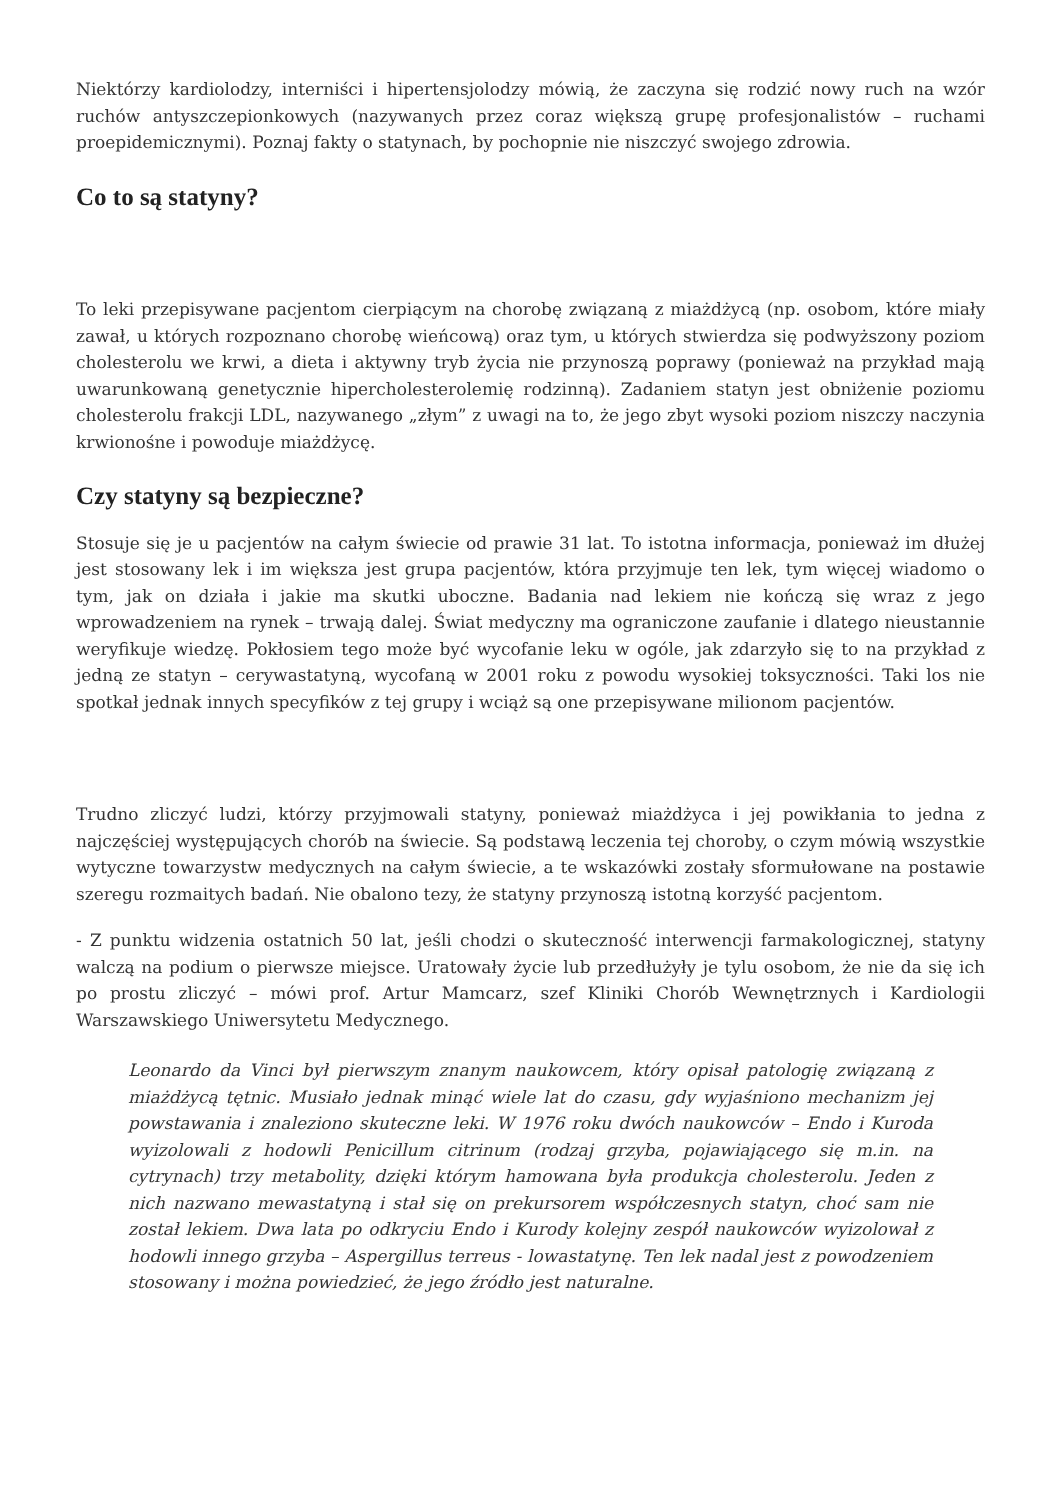Niektórzy kardiolodzy, interniści i hipertensjolodzy mówią, że zaczyna się rodzić nowy ruch na wzór ruchów antyszczepionkowych (nazywanych przez coraz większą grupę profesjonalistów – ruchami proepidemicznymi). Poznaj fakty o statynach, by pochopnie nie niszczyć swojego zdrowia.
Co to są statyny?
To leki przepisywane pacjentom cierpiącym na chorobę związaną z miażdżycą (np. osobom, które miały zawał, u których rozpoznano chorobę wieńcową) oraz tym, u których stwierdza się podwyższony poziom cholesterolu we krwi, a dieta i aktywny tryb życia nie przynoszą poprawy (ponieważ na przykład mają uwarunkowaną genetycznie hipercholesterolemię rodzinną). Zadaniem statyn jest obniżenie poziomu cholesterolu frakcji LDL, nazywanego „złym” z uwagi na to, że jego zbyt wysoki poziom niszczy naczynia krwionośne i powoduje miażdżycę.
Czy statyny są bezpieczne?
Stosuje się je u pacjentów na całym świecie od prawie 31 lat. To istotna informacja, ponieważ im dłużej jest stosowany lek i im większa jest grupa pacjentów, która przyjmuje ten lek, tym więcej wiadomo o tym, jak on działa i jakie ma skutki uboczne. Badania nad lekiem nie kończą się wraz z jego wprowadzeniem na rynek – trwają dalej. Świat medyczny ma ograniczone zaufanie i dlatego nieustannie weryfikuje wiedzę. Pokłosiem tego może być wycofanie leku w ogóle, jak zdarzyło się to na przykład z jedną ze statyn – cerywastatyną, wycofaną w 2001 roku z powodu wysokiej toksyczności. Taki los nie spotkał jednak innych specyfików z tej grupy i wciąż są one przepisywane milionom pacjentów.
Trudno zliczyć ludzi, którzy przyjmowali statyny, ponieważ miażdżyca i jej powikłania to jedna z najczęściej występujących chorób na świecie. Są podstawą leczenia tej choroby, o czym mówią wszystkie wytyczne towarzystw medycznych na całym świecie, a te wskazówki zostały sformułowane na postawie szeregu rozmaitych badań. Nie obalono tezy, że statyny przynoszą istotną korzyść pacjentom.
- Z punktu widzenia ostatnich 50 lat, jeśli chodzi o skuteczność interwencji farmakologicznej, statyny walczą na podium o pierwsze miejsce. Uratowały życie lub przedłużyły je tylu osobom, że nie da się ich po prostu zliczyć – mówi prof. Artur Mamcarz, szef Kliniki Chorób Wewnętrznych i Kardiologii Warszawskiego Uniwersytetu Medycznego.
Leonardo da Vinci był pierwszym znanym naukowcem, który opisał patologię związaną z miażdżycą tętnic. Musiało jednak minąć wiele lat do czasu, gdy wyjaśniono mechanizm jej powstawania i znaleziono skuteczne leki. W 1976 roku dwóch naukowców – Endo i Kuroda wyizolowali z hodowli Penicillum citrinum (rodzaj grzyba, pojawiającego się m.in. na cytrynach) trzy metabolity, dzięki którym hamowana była produkcja cholesterolu. Jeden z nich nazwano mewastatyną i stał się on prekursorem współczesnych statyn, choć sam nie został lekiem. Dwa lata po odkryciu Endo i Kurody kolejny zespół naukowców wyizolował z hodowli innego grzyba – Aspergillus terreus - lowastatynę. Ten lek nadal jest z powodzeniem stosowany i można powiedzieć, że jego źródło jest naturalne.